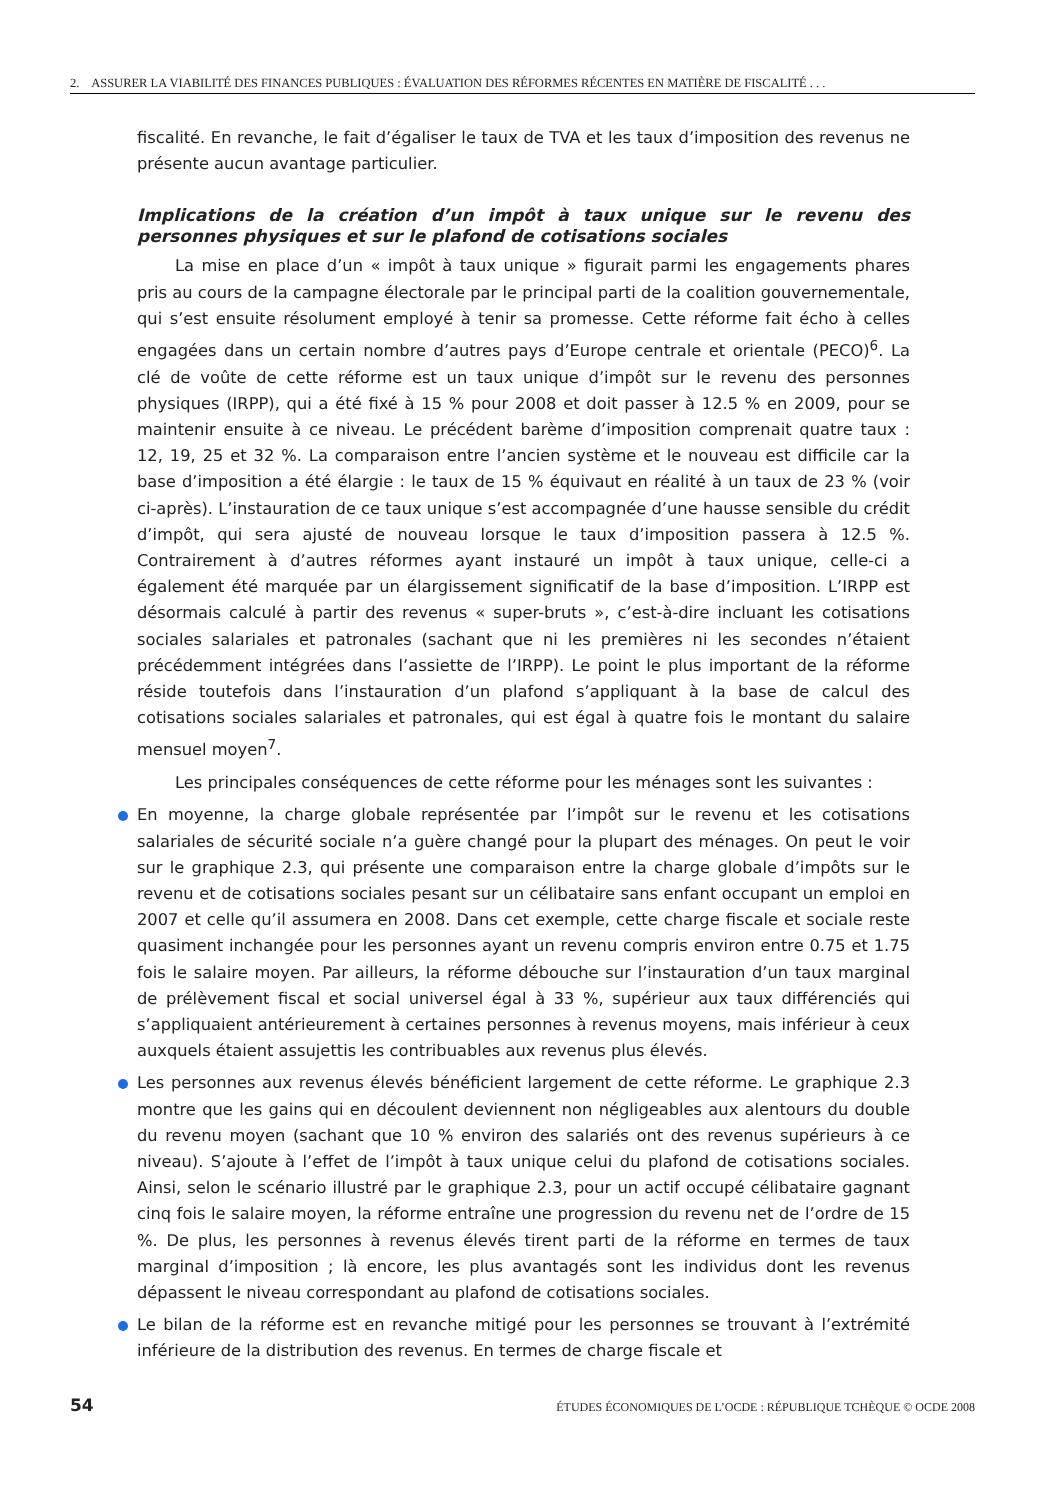2. ASSURER LA VIABILITÉ DES FINANCES PUBLIQUES : ÉVALUATION DES RÉFORMES RÉCENTES EN MATIÈRE DE FISCALITÉ . . .
fiscalité. En revanche, le fait d’égaliser le taux de TVA et les taux d’imposition des revenus ne présente aucun avantage particulier.
Implications de la création d’un impôt à taux unique sur le revenu des personnes physiques et sur le plafond de cotisations sociales
La mise en place d’un « impôt à taux unique » figurait parmi les engagements phares pris au cours de la campagne électorale par le principal parti de la coalition gouvernementale, qui s’est ensuite résolument employé à tenir sa promesse. Cette réforme fait écho à celles engagées dans un certain nombre d’autres pays d’Europe centrale et orientale (PECO)<sup>6</sup>. La clé de voûte de cette réforme est un taux unique d’impôt sur le revenu des personnes physiques (IRPP), qui a été fixé à 15 % pour 2008 et doit passer à 12.5 % en 2009, pour se maintenir ensuite à ce niveau. Le précédent barème d’imposition comprenait quatre taux : 12, 19, 25 et 32 %. La comparaison entre l’ancien système et le nouveau est difficile car la base d’imposition a été élargie : le taux de 15 % équivaut en réalité à un taux de 23 % (voir ci-après). L’instauration de ce taux unique s’est accompagnée d’une hausse sensible du crédit d’impôt, qui sera ajusté de nouveau lorsque le taux d’imposition passera à 12.5 %. Contrairement à d’autres réformes ayant instauré un impôt à taux unique, celle-ci a également été marquée par un élargissement significatif de la base d’imposition. L’IRPP est désormais calculé à partir des revenus « super-bruts », c’est-à-dire incluant les cotisations sociales salariales et patronales (sachant que ni les premières ni les secondes n’étaient précédemment intégrées dans l’assiette de l’IRPP). Le point le plus important de la réforme réside toutefois dans l’instauration d’un plafond s’appliquant à la base de calcul des cotisations sociales salariales et patronales, qui est égal à quatre fois le montant du salaire mensuel moyen<sup>7</sup>.
Les principales conséquences de cette réforme pour les ménages sont les suivantes :
En moyenne, la charge globale représentée par l’impôt sur le revenu et les cotisations salariales de sécurité sociale n’a guère changé pour la plupart des ménages. On peut le voir sur le graphique 2.3, qui présente une comparaison entre la charge globale d’impôts sur le revenu et de cotisations sociales pesant sur un célibataire sans enfant occupant un emploi en 2007 et celle qu’il assumera en 2008. Dans cet exemple, cette charge fiscale et sociale reste quasiment inchangée pour les personnes ayant un revenu compris environ entre 0.75 et 1.75 fois le salaire moyen. Par ailleurs, la réforme débouche sur l’instauration d’un taux marginal de prélèvement fiscal et social universel égal à 33 %, supérieur aux taux différenciés qui s’appliquaient antérieurement à certaines personnes à revenus moyens, mais inférieur à ceux auxquels étaient assujettis les contribuables aux revenus plus élevés.
Les personnes aux revenus élevés bénéficient largement de cette réforme. Le graphique 2.3 montre que les gains qui en découlent deviennent non négligeables aux alentours du double du revenu moyen (sachant que 10 % environ des salariés ont des revenus supérieurs à ce niveau). S’ajoute à l’effet de l’impôt à taux unique celui du plafond de cotisations sociales. Ainsi, selon le scénario illustré par le graphique 2.3, pour un actif occupé célibataire gagnant cinq fois le salaire moyen, la réforme entraîne une progression du revenu net de l’ordre de 15 %. De plus, les personnes à revenus élevés tirent parti de la réforme en termes de taux marginal d’imposition ; là encore, les plus avantagés sont les individus dont les revenus dépassent le niveau correspondant au plafond de cotisations sociales.
Le bilan de la réforme est en revanche mitigé pour les personnes se trouvant à l’extrémité inférieure de la distribution des revenus. En termes de charge fiscale et
54 ÉTUDES ÉCONOMIQUES DE L’OCDE : RÉPUBLIQUE TCHÈQUE © OCDE 2008